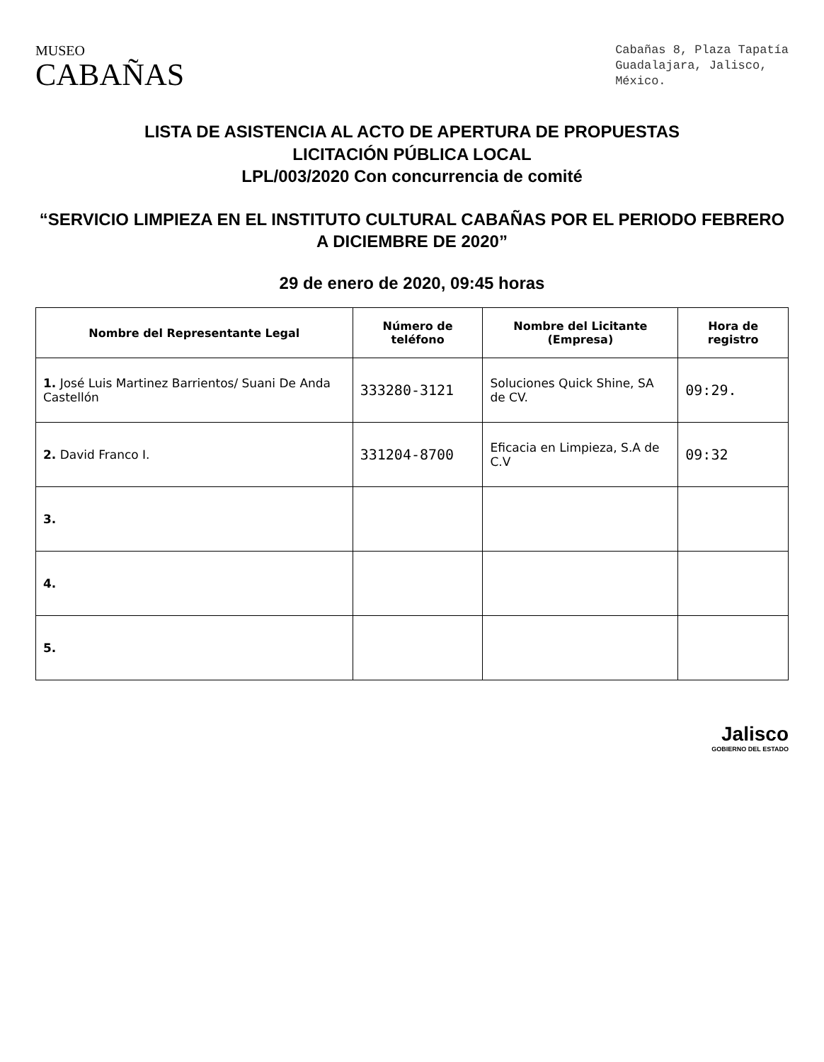MUSEO
CABAÑAS
Cabañas 8, Plaza Tapatía
Guadalajara, Jalisco,
México.
LISTA DE ASISTENCIA AL ACTO DE APERTURA DE PROPUESTAS
LICITACIÓN PÚBLICA LOCAL
LPL/003/2020 Con concurrencia de comité
“SERVICIO LIMPIEZA EN EL INSTITUTO CULTURAL CABAÑAS POR EL PERIODO FEBRERO A DICIEMBRE DE 2020”
29 de enero de 2020, 09:45 horas
| Nombre del Representante Legal | Número de teléfono | Nombre del Licitante (Empresa) | Hora de registro |
| --- | --- | --- | --- |
| 1. José Luis Martinez Barrientos/ Suani De Anda Castellón | 333280-3121 | Soluciones Quick Shine, SA de CV. | 09:29. |
| 2. David Franco I. | 331204-8700 | Eficacia en Limpieza, S.A de C.V | 09:32 |
| 3. | | | |
| 4. | | | |
| 5. | | | |
Jalisco
GOBIERNO DEL ESTADO